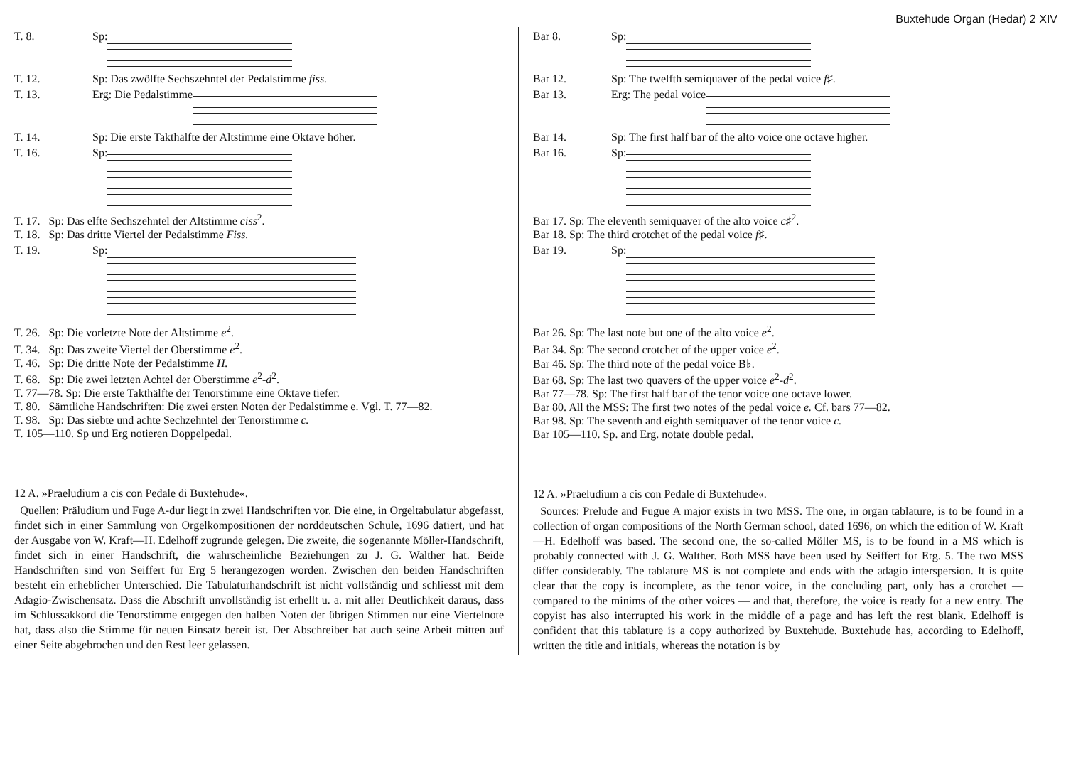Buxtehude Organ (Hedar) 2 XIV
T. 8. Sp:
T. 12. Sp: Das zwölfte Sechszehntel der Pedalstimme fiss.
T. 13. Erg: Die Pedalstimme
T. 14. Sp: Die erste Takthälfte der Altstimme eine Oktave höher.
T. 16. Sp:
T. 17. Sp: Das elfte Sechszehntel der Altstimme ciss<sup>2</sup>.
T. 18. Sp: Das dritte Viertel der Pedalstimme Fiss.
T. 19. Sp:
T. 26. Sp: Die vorletzte Note der Altstimme e<sup>2</sup>.
T. 34. Sp: Das zweite Viertel der Oberstimme e<sup>2</sup>.
T. 46. Sp: Die dritte Note der Pedalstimme H.
T. 68. Sp: Die zwei letzten Achtel der Oberstimme e<sup>2</sup>-d<sup>2</sup>.
T. 77—78. Sp: Die erste Takthälfte der Tenorstimme eine Oktave tiefer.
T. 80. Sämtliche Handschriften: Die zwei ersten Noten der Pedalstimme e. Vgl. T. 77—82.
T. 98. Sp: Das siebte und achte Sechzehntel der Tenorstimme c.
T. 105—110. Sp und Erg notieren Doppelpedal.
12 A. »Praeludium a cis con Pedale di Buxtehude«.
Quellen: Präludium und Fuge A-dur liegt in zwei Handschriften vor. Die eine, in Orgeltabulatur abgefasst, findet sich in einer Sammlung von Orgelkompositionen der norddeutschen Schule, 1696 datiert, und hat der Ausgabe von W. Kraft—H. Edelhoff zugrunde gelegen. Die zweite, die sogenannte Möller-Handschrift, findet sich in einer Handschrift, die wahrscheinliche Beziehungen zu J. G. Walther hat. Beide Handschriften sind von Seiffert für Erg 5 herangezogen worden. Zwischen den beiden Handschriften besteht ein erheblicher Unterschied. Die Tabulaturhandschrift ist nicht vollständig und schliesst mit dem Adagio-Zwischensatz. Dass die Abschrift unvollständig ist erhellt u. a. mit aller Deutlichkeit daraus, dass im Schlussakkord die Tenorstimme entgegen den halben Noten der übrigen Stimmen nur eine Viertelnote hat, dass also die Stimme für neuen Einsatz bereit ist. Der Abschreiber hat auch seine Arbeit mitten auf einer Seite abgebrochen und den Rest leer gelassen.
Bar 8. Sp:
Bar 12. Sp: The twelfth semiquaver of the pedal voice f♯.
Bar 13. Erg: The pedal voice
Bar 14. Sp: The first half bar of the alto voice one octave higher.
Bar 16. Sp:
Bar 17. Sp: The eleventh semiquaver of the alto voice c♯<sup>2</sup>.
Bar 18. Sp: The third crotchet of the pedal voice f♯.
Bar 19. Sp:
Bar 26. Sp: The last note but one of the alto voice e<sup>2</sup>.
Bar 34. Sp: The second crotchet of the upper voice e<sup>2</sup>.
Bar 46. Sp: The third note of the pedal voice B♭.
Bar 68. Sp: The last two quavers of the upper voice e<sup>2</sup>-d<sup>2</sup>.
Bar 77—78. Sp: The first half bar of the tenor voice one octave lower.
Bar 80. All the MSS: The first two notes of the pedal voice e. Cf. bars 77—82.
Bar 98. Sp: The seventh and eighth semiquaver of the tenor voice c.
Bar 105—110. Sp. and Erg. notate double pedal.
12 A. »Praeludium a cis con Pedale di Buxtehude«.
Sources: Prelude and Fugue A major exists in two MSS. The one, in organ tablature, is to be found in a collection of organ compositions of the North German school, dated 1696, on which the edition of W. Kraft—H. Edelhoff was based. The second one, the so-called Möller MS, is to be found in a MS which is probably connected with J. G. Walther. Both MSS have been used by Seiffert for Erg. 5. The two MSS differ considerably. The tablature MS is not complete and ends with the adagio interspersion. It is quite clear that the copy is incomplete, as the tenor voice, in the concluding part, only has a crotchet — compared to the minims of the other voices — and that, therefore, the voice is ready for a new entry. The copyist has also interrupted his work in the middle of a page and has left the rest blank. Edelhoff is confident that this tablature is a copy authorized by Buxtehude. Buxtehude has, according to Edelhoff, written the title and initials, whereas the notation is by